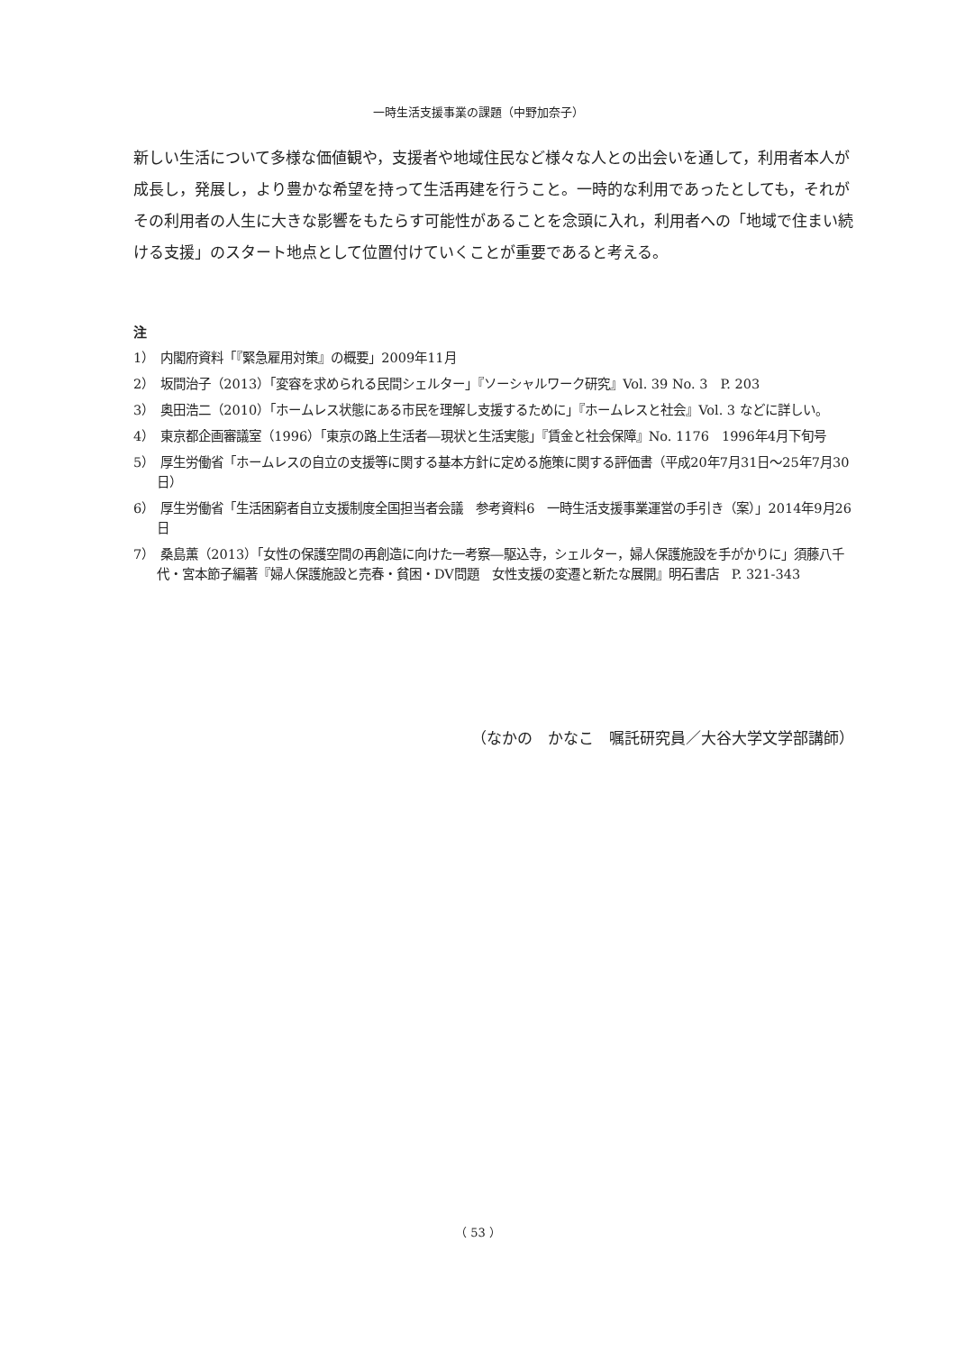一時生活支援事業の課題（中野加奈子）
新しい生活について多様な価値観や，支援者や地域住民など様々な人との出会いを通して，利用者本人が成長し，発展し，より豊かな希望を持って生活再建を行うこと。一時的な利用であったとしても，それがその利用者の人生に大きな影響をもたらす可能性があることを念頭に入れ，利用者への「地域で住まい続ける支援」のスタート地点として位置付けていくことが重要であると考える。
注
1）　内閣府資料「『緊急雇用対策』の概要」2009年11月
2）　坂間治子（2013）「変容を求められる民間シェルター」『ソーシャルワーク研究』Vol. 39 No. 3　P. 203
3）　奥田浩二（2010）「ホームレス状態にある市民を理解し支援するために」『ホームレスと社会』Vol. 3 などに詳しい。
4）　東京都企画審議室（1996）「東京の路上生活者―現状と生活実態」『賃金と社会保障』No. 1176　1996年4月下旬号
5）　厚生労働省「ホームレスの自立の支援等に関する基本方針に定める施策に関する評価書（平成20年7月31日～25年7月30日）
6）　厚生労働省「生活困窮者自立支援制度全国担当者会議　参考資料6　一時生活支援事業運営の手引き（案）」2014年9月26日
7）　桑島薫（2013）「女性の保護空間の再創造に向けた一考察―駆込寺，シェルター，婦人保護施設を手がかりに」須藤八千代・宮本節子編著『婦人保護施設と売春・貧困・DV問題　女性支援の変遷と新たな展開』明石書店　P. 321-343
（なかの　かなこ　嘱託研究員／大谷大学文学部講師）
（ 53 ）